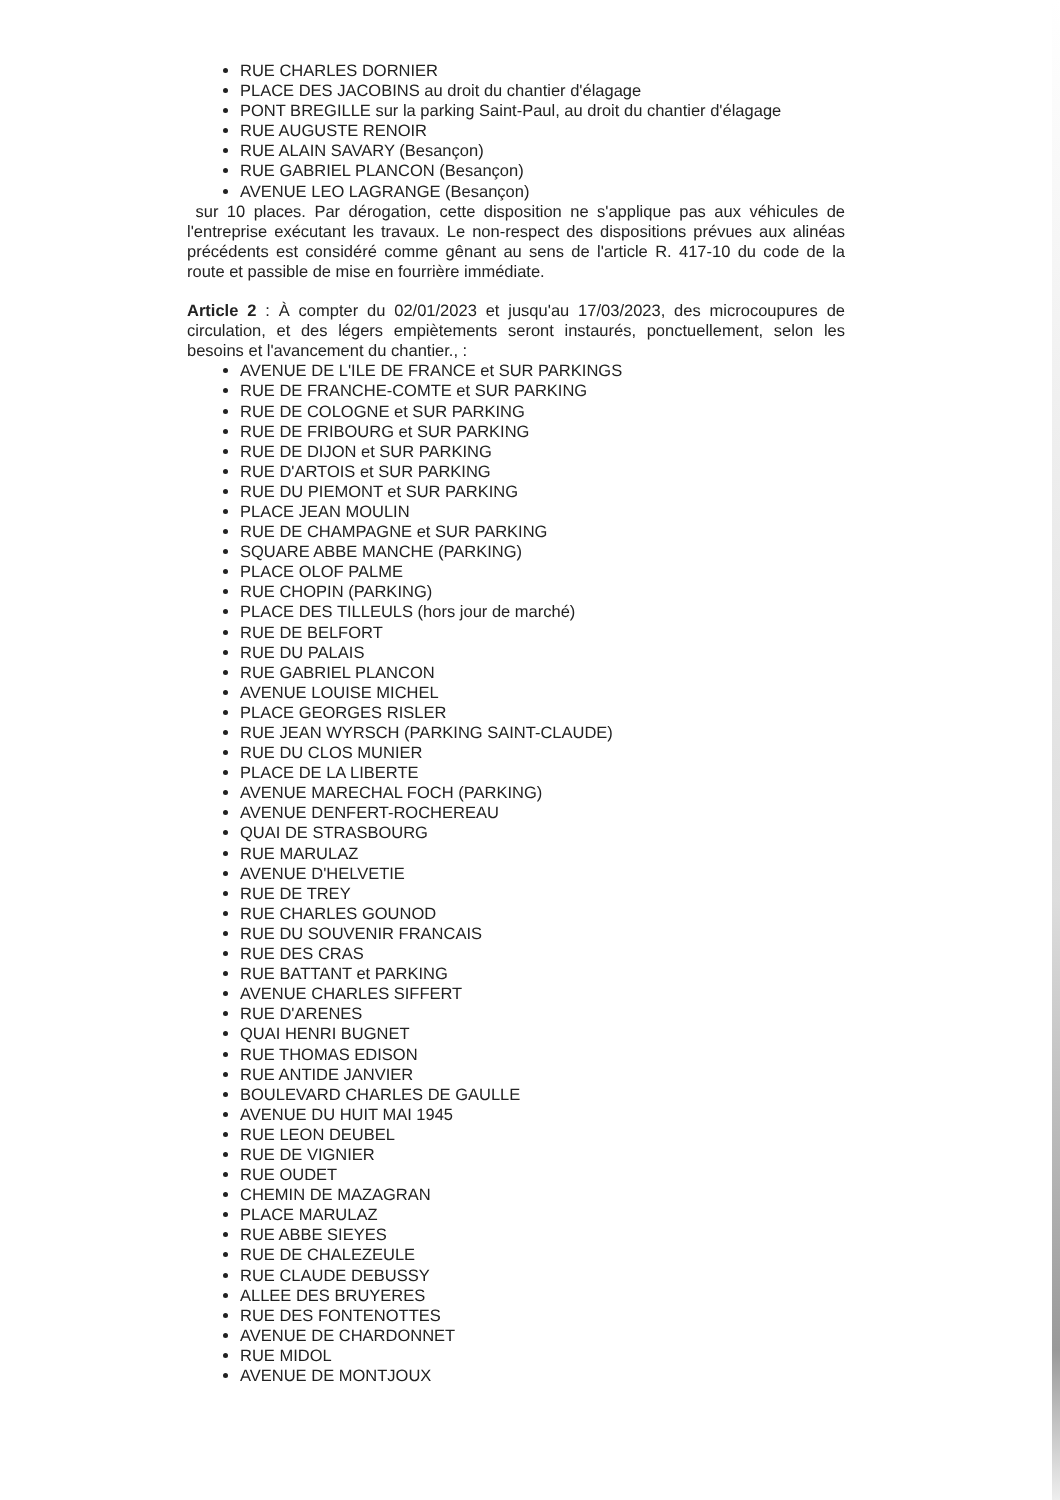RUE CHARLES DORNIER
PLACE DES JACOBINS au droit du chantier d'élagage
PONT BREGILLE sur la parking Saint-Paul, au droit du chantier d'élagage
RUE AUGUSTE RENOIR
RUE ALAIN SAVARY (Besançon)
RUE GABRIEL PLANCON (Besançon)
AVENUE LEO LAGRANGE (Besançon)
sur 10 places. Par dérogation, cette disposition ne s'applique pas aux véhicules de l'entreprise exécutant les travaux. Le non-respect des dispositions prévues aux alinéas précédents est considéré comme gênant au sens de l'article R. 417-10 du code de la route et passible de mise en fourrière immédiate.
Article 2 : À compter du 02/01/2023 et jusqu'au 17/03/2023, des microcoupures de circulation, et des légers empiètements seront instaurés, ponctuellement, selon les besoins et l'avancement du chantier., :
AVENUE DE L'ILE DE FRANCE et SUR PARKINGS
RUE DE FRANCHE-COMTE et SUR PARKING
RUE DE COLOGNE et SUR PARKING
RUE DE FRIBOURG et SUR PARKING
RUE DE DIJON et SUR PARKING
RUE D'ARTOIS et SUR PARKING
RUE DU PIEMONT et SUR PARKING
PLACE JEAN MOULIN
RUE DE CHAMPAGNE et SUR PARKING
SQUARE ABBE MANCHE (PARKING)
PLACE OLOF PALME
RUE CHOPIN (PARKING)
PLACE DES TILLEULS (hors jour de marché)
RUE DE BELFORT
RUE DU PALAIS
RUE GABRIEL PLANCON
AVENUE LOUISE MICHEL
PLACE GEORGES RISLER
RUE JEAN WYRSCH (PARKING SAINT-CLAUDE)
RUE DU CLOS MUNIER
PLACE DE LA LIBERTE
AVENUE MARECHAL FOCH (PARKING)
AVENUE DENFERT-ROCHEREAU
QUAI DE STRASBOURG
RUE MARULAZ
AVENUE D'HELVETIE
RUE DE TREY
RUE CHARLES GOUNOD
RUE DU SOUVENIR FRANCAIS
RUE DES CRAS
RUE BATTANT et PARKING
AVENUE CHARLES SIFFERT
RUE D'ARENES
QUAI HENRI BUGNET
RUE THOMAS EDISON
RUE ANTIDE JANVIER
BOULEVARD CHARLES DE GAULLE
AVENUE DU HUIT MAI 1945
RUE LEON DEUBEL
RUE DE VIGNIER
RUE OUDET
CHEMIN DE MAZAGRAN
PLACE MARULAZ
RUE ABBE SIEYES
RUE DE CHALEZEULE
RUE CLAUDE DEBUSSY
ALLEE DES BRUYERES
RUE DES FONTENOTTES
AVENUE DE CHARDONNET
RUE MIDOL
AVENUE DE MONTJOUX